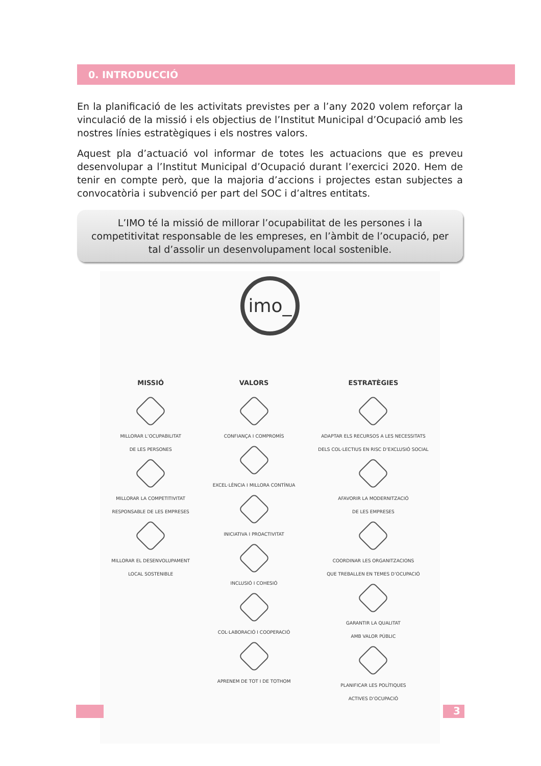0. INTRODUCCIÓ
En la planificació de les activitats previstes per a l’any 2020 volem reforçar la vinculació de la missió i els objectius de l’Institut Municipal d’Ocupació amb les nostres línies estratègiques i els nostres valors.
Aquest pla d’actuació vol informar de totes les actuacions que es preveu desenvolupar a l’Institut Municipal d’Ocupació durant l’exercici 2020. Hem de tenir en compte però, que la majoria d’accions i projectes estan subjectes a convocatòria i subvenció per part del SOC i d’altres entitats.
L’IMO té la missió de millorar l’ocupabilitat de les persones i la competitivitat responsable de les empreses, en l’àmbit de l’ocupació, per tal d’assolir un desenvolupament local sostenible.
imo_
MISSIÓ
MILLORAR L’OCUPABILITAT
DE LES PERSONES
MILLORAR LA COMPETITIVITAT
RESPONSABLE DE LES EMPRESES
MILLORAR EL DESENVOLUPAMENT
LOCAL SOSTENIBLE
VALORS
CONFIANÇA I COMPROMÍS
EXCEL·LÈNCIA I MILLORA CONTÍNUA
INICIATIVA I PROACTIVITAT
INCLUSIÓ I COHESIÓ
COL·LABORACIÓ I COOPERACIÓ
APRENEM DE TOT I DE TOTHOM
ESTRATÈGIES
ADAPTAR ELS RECURSOS A LES NECESSITATS
DELS COL·LECTIUS EN RISC D’EXCLUSIÓ SOCIAL
AFAVORIR LA MODERNITZACIÓ
DE LES EMPRESES
COORDINAR LES ORGANITZACIONS
QUE TREBALLEN EN TEMES D’OCUPACIÓ
GARANTIR LA QUALITAT
AMB VALOR PÚBLIC
PLANIFICAR LES POLÍTIQUES
ACTIVES D’OCUPACIÓ
3